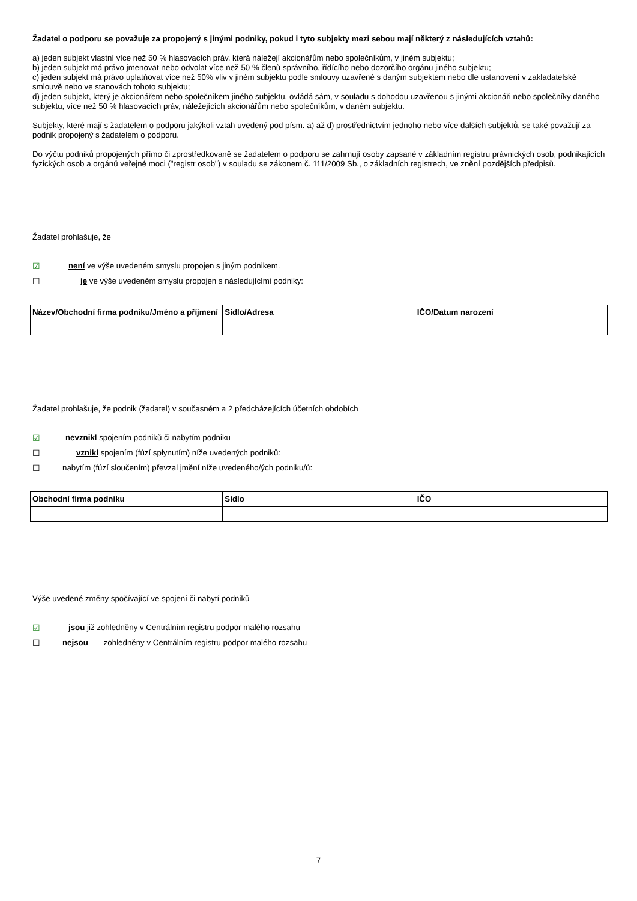Žadatel o podporu se považuje za propojený s jinými podniky, pokud i tyto subjekty mezi sebou mají některý z následujících vztahů:
a) jeden subjekt vlastní více než 50 % hlasovacích práv, která náležejí akcionářům nebo společníkům, v jiném subjektu;
b) jeden subjekt má právo jmenovat nebo odvolat více než 50 % členů správního, řídícího nebo dozorčího orgánu jiného subjektu;
c) jeden subjekt má právo uplatňovat více než 50% vliv v jiném subjektu podle smlouvy uzavřené s daným subjektem nebo dle ustanovení v zakladatelské smlouvě nebo ve stanovách tohoto subjektu;
d) jeden subjekt, který je akcionářem nebo společníkem jiného subjektu, ovládá sám, v souladu s dohodou uzavřenou s jinými akcionáři nebo společníky daného subjektu, více než 50 % hlasovacích práv, náležejících akcionářům nebo společníkům, v daném subjektu.
Subjekty, které mají s žadatelem o podporu jakýkoli vztah uvedený pod písm. a) až d) prostřednictvím jednoho nebo více dalších subjektů, se také považují za podnik propojený s žadatelem o podporu.
Do výčtu podniků propojených přímo či zprostředkovaně se žadatelem o podporu se zahrnují osoby zapsané v základním registru právnických osob, podnikajících fyzických osob a orgánů veřejné moci ("registr osob") v souladu se zákonem č. 111/2009 Sb., o základních registrech, ve znění pozdějších předpisů.
Žadatel prohlašuje, že
☑ není ve výše uvedeném smyslu propojen s jiným podnikem.
☐ je ve výše uvedeném smyslu propojen s následujícími podniky:
| Název/Obchodní firma podniku/Jméno a příjmení | Sídlo/Adresa | IČO/Datum narození |
| --- | --- | --- |
Žadatel prohlašuje, že podnik (žadatel) v současném a 2 předcházejících účetních obdobích
☑ nevznikl spojením podniků či nabytím podniku
☐ vznikl spojením (fúzí splynutím) níže uvedených podniků:
☐ nabytím (fúzí sloučením) převzal jmění níže uvedeného/ých podniku/ů:
| Obchodní firma podniku | Sídlo | IČO |
| --- | --- | --- |
Výše uvedené změny spočívající ve spojení či nabytí podniků
☑ jsou již zohledněny v Centrálním registru podpor malého rozsahu
☐ nejsou zohledněny v Centrálním registru podpor malého rozsahu
7